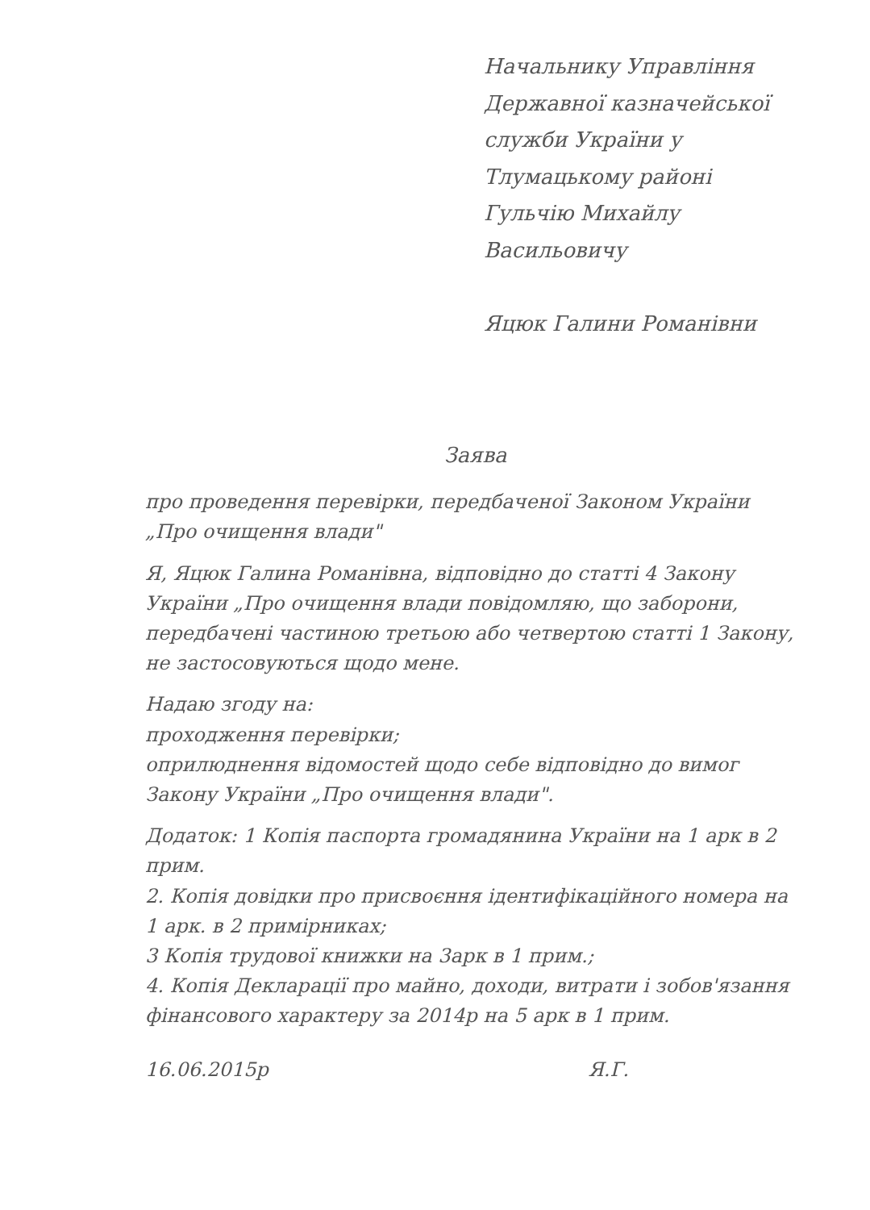Начальнику Управління
Державної казначейської
служби України у
Тлумацькому районі
Гульчію Михайлу Васильовичу
Яцюк Галини Романівни
Заява
про проведення перевірки, передбаченої Законом України „Про очищення влади"
Я, Яцюк Галина Романівна, відповідно до статті 4 Закону України „Про очищення влади повідомляю, що заборони, передбачені частиною третьою або четвертою статті 1 Закону, не застосовуються щодо мене.
Надаю згоду на:
проходження перевірки;
оприлюднення відомостей щодо себе відповідно до вимог Закону України „Про очищення влади".
Додаток: 1 Копія паспорта громадянина України на 1 арк в 2 прим.
2. Копія довідки про присвоєння ідентифікаційного номера на 1 арк. в 2 примірниках;
3 Копія трудової книжки на 3арк в 1 прим.;
4. Копія Декларації про майно, доходи, витрати і зобов'язання фінансового характеру за 2014р на 5 арк в 1 прим.
16.06.2015р Я.Г.